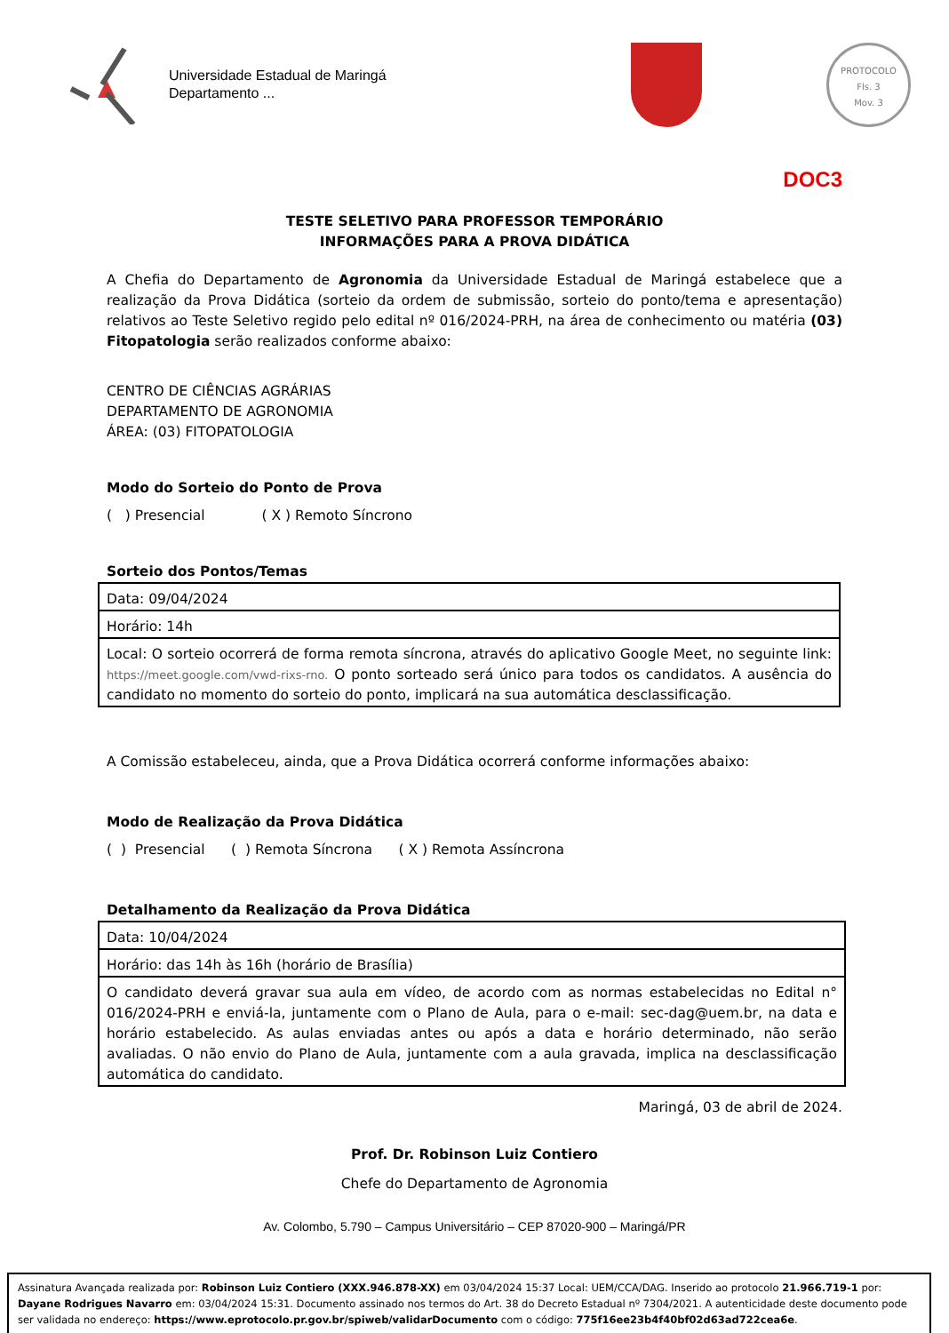Universidade Estadual de Maringá
Departamento ...
PROTOCOLO
Fls. 3
Mov. 3
DOC3
TESTE SELETIVO PARA PROFESSOR TEMPORÁRIO
INFORMAÇÕES PARA A PROVA DIDÁTICA
A Chefia do Departamento de Agronomia da Universidade Estadual de Maringá estabelece que a realização da Prova Didática (sorteio da ordem de submissão, sorteio do ponto/tema e apresentação) relativos ao Teste Seletivo regido pelo edital nº 016/2024-PRH, na área de conhecimento ou matéria (03) Fitopatologia serão realizados conforme abaixo:
CENTRO DE CIÊNCIAS AGRÁRIAS
DEPARTAMENTO DE AGRONOMIA
ÁREA: (03) FITOPATOLOGIA
Modo do Sorteio do Ponto de Prova
( ) Presencial ( X ) Remoto Síncrono
Sorteio dos Pontos/Temas
| Data: 09/04/2024 |
| Horário: 14h |
| Local: O sorteio ocorrerá de forma remota síncrona, através do aplicativo Google Meet, no seguinte link: https://meet.google.com/vwd-rixs-rno. O ponto sorteado será único para todos os candidatos. A ausência do candidato no momento do sorteio do ponto, implicará na sua automática desclassificação. |
A Comissão estabeleceu, ainda, que a Prova Didática ocorrerá conforme informações abaixo:
Modo de Realização da Prova Didática
( ) Presencial ( ) Remota Síncrona ( X ) Remota Assíncrona
Detalhamento da Realização da Prova Didática
| Data: 10/04/2024 |
| Horário: das 14h às 16h (horário de Brasília) |
| O candidato deverá gravar sua aula em vídeo, de acordo com as normas estabelecidas no Edital n° 016/2024-PRH e enviá-la, juntamente com o Plano de Aula, para o e-mail: sec-dag@uem.br, na data e horário estabelecido. As aulas enviadas antes ou após a data e horário determinado, não serão avaliadas. O não envio do Plano de Aula, juntamente com a aula gravada, implica na desclassificação automática do candidato. |
Maringá, 03 de abril de 2024.
Prof. Dr. Robinson Luiz Contiero
Chefe do Departamento de Agronomia
Av. Colombo, 5.790 – Campus Universitário – CEP 87020-900 – Maringá/PR
Assinatura Avançada realizada por: Robinson Luiz Contiero (XXX.946.878-XX) em 03/04/2024 15:37 Local: UEM/CCA/DAG. Inserido ao protocolo 21.966.719-1 por: Dayane Rodrigues Navarro em: 03/04/2024 15:31. Documento assinado nos termos do Art. 38 do Decreto Estadual nº 7304/2021. A autenticidade deste documento pode ser validada no endereço: https://www.eprotocolo.pr.gov.br/spiweb/validarDocumento com o código: 775f16ee23b4f40bf02d63ad722cea6e.